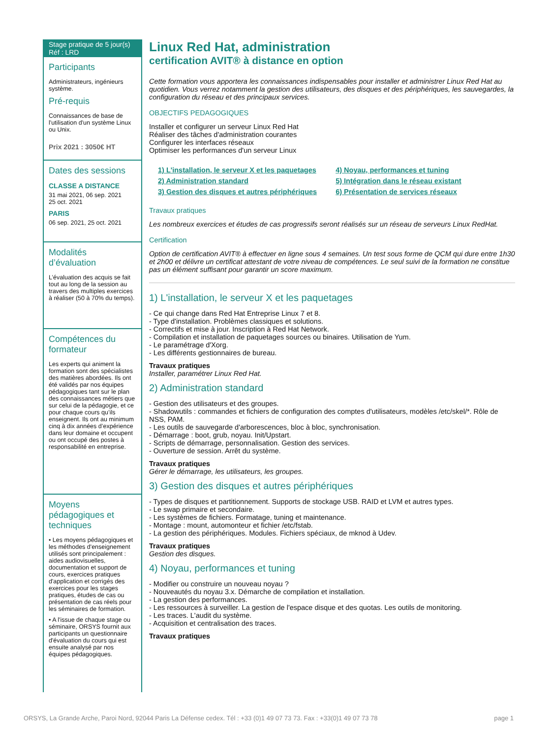Stage pratique de 5 jour(s)
Réf : LRD
Participants
Administrateurs, ingénieurs système.
Pré-requis
Connaissances de base de l'utilisation d'un système Linux ou Unix.
Prix 2021 : 3050€ HT
Dates des sessions
CLASSE A DISTANCE
31 mai 2021, 06 sep. 2021
25 oct. 2021
PARIS
06 sep. 2021, 25 oct. 2021
Modalités d’évaluation
L’évaluation des acquis se fait tout au long de la session au travers des multiples exercices à réaliser (50 à 70% du temps).
Compétences du formateur
Les experts qui animent la formation sont des spécialistes des matières abordées. Ils ont été validés par nos équipes pédagogiques tant sur le plan des connaissances métiers que sur celui de la pédagogie, et ce pour chaque cours qu’ils enseignent. Ils ont au minimum cinq à dix années d’expérience dans leur domaine et occupent ou ont occupé des postes à responsabilité en entreprise.
Moyens pédagogiques et techniques
• Les moyens pédagogiques et les méthodes d'enseignement utilisés sont principalement : aides audiovisuelles, documentation et support de cours, exercices pratiques d'application et corrigés des exercices pour les stages pratiques, études de cas ou présentation de cas réels pour les séminaires de formation.
• A l'issue de chaque stage ou séminaire, ORSYS fournit aux participants un questionnaire d'évaluation du cours qui est ensuite analysé par nos équipes pédagogiques.
Linux Red Hat, administration
certification AVIT® à distance en option
Cette formation vous apportera les connaissances indispensables pour installer et administrer Linux Red Hat au quotidien. Vous verrez notamment la gestion des utilisateurs, des disques et des périphériques, les sauvegardes, la configuration du réseau et des principaux services.
OBJECTIFS PEDAGOGIQUES
Installer et configurer un serveur Linux Red Hat
Réaliser des tâches d'administration courantes
Configurer les interfaces réseaux
Optimiser les performances d'un serveur Linux
1) L'installation, le serveur X et les paquetages
2) Administration standard
3) Gestion des disques et autres périphériques
4) Noyau, performances et tuning
5) Intégration dans le réseau existant
6) Présentation de services réseaux
Travaux pratiques
Les nombreux exercices et études de cas progressifs seront réalisés sur un réseau de serveurs Linux RedHat.
Certification
Option de certification AVIT® à effectuer en ligne sous 4 semaines. Un test sous forme de QCM qui dure entre 1h30 et 2h00 et délivre un certificat attestant de votre niveau de compétences. Le seul suivi de la formation ne constitue pas un élément suffisant pour garantir un score maximum.
1) L'installation, le serveur X et les paquetages
- Ce qui change dans Red Hat Entreprise Linux 7 et 8.
- Type d'installation. Problèmes classiques et solutions.
- Correctifs et mise à jour. Inscription à Red Hat Network.
- Compilation et installation de paquetages sources ou binaires. Utilisation de Yum.
- Le paramétrage d'Xorg.
- Les différents gestionnaires de bureau.
Travaux pratiques
Installer, paramétrer Linux Red Hat.
2) Administration standard
- Gestion des utilisateurs et des groupes.
- Shadowutils : commandes et fichiers de configuration des comptes d'utilisateurs, modèles /etc/skel/*. Rôle de NSS, PAM.
- Les outils de sauvegarde d'arborescences, bloc à bloc, synchronisation.
- Démarrage : boot, grub, noyau. Init/Upstart.
- Scripts de démarrage, personnalisation. Gestion des services.
- Ouverture de session. Arrêt du système.
Travaux pratiques
Gérer le démarrage, les utilisateurs, les groupes.
3) Gestion des disques et autres périphériques
- Types de disques et partitionnement. Supports de stockage USB. RAID et LVM et autres types.
- Le swap primaire et secondaire.
- Les systèmes de fichiers. Formatage, tuning et maintenance.
- Montage : mount, automonteur et fichier /etc/fstab.
- La gestion des périphériques. Modules. Fichiers spéciaux, de mknod à Udev.
Travaux pratiques
Gestion des disques.
4) Noyau, performances et tuning
- Modifier ou construire un nouveau noyau ?
- Nouveautés du noyau 3.x. Démarche de compilation et installation.
- La gestion des performances.
- Les ressources à surveiller. La gestion de l'espace disque et des quotas. Les outils de monitoring.
- Les traces. L'audit du système.
- Acquisition et centralisation des traces.
Travaux pratiques
ORSYS, La Grande Arche, Paroi Nord, 92044 Paris La Défense cedex. Tél : +33 (0)1 49 07 73 73. Fax : +33(0)1 49 07 73 78 page 1